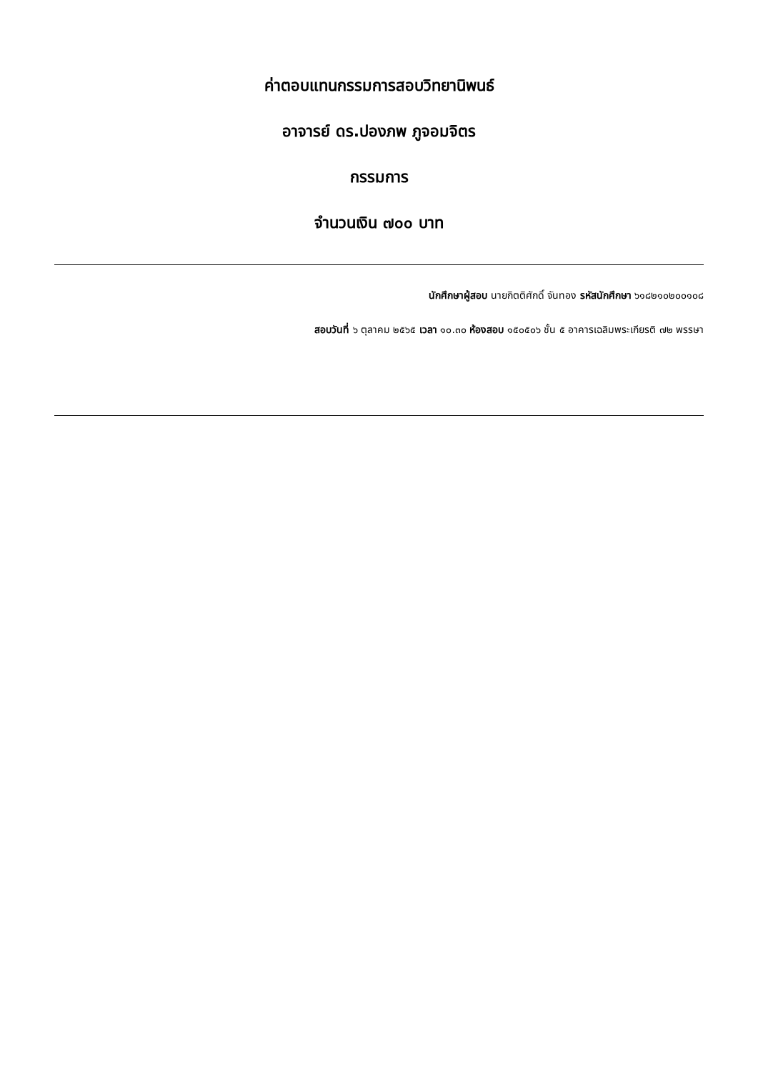ค่าตอบแทนกรรมการสอบวิทยานิพนธ์
อาจารย์ ดร.ปองภพ ภูจอมจิตร
กรรมการ
จำนวนเงิน ๗๐๐ บาท
นักศึกษาผู้สอบ นายกิตติศักดิ์ จันทอง รหัสนักศึกษา ๖๑๘๒๑๐๒๐๐๑๐๘
สอบวันที่ ๖ ตุลาคม ๒๕๖๕ เวลา ๑๐.๓๐ ห้องสอบ ๑๕๐๕๐๖ ชั้น ๕ อาคารเฉลิมพระเกียรติ ๗๒ พรรษา